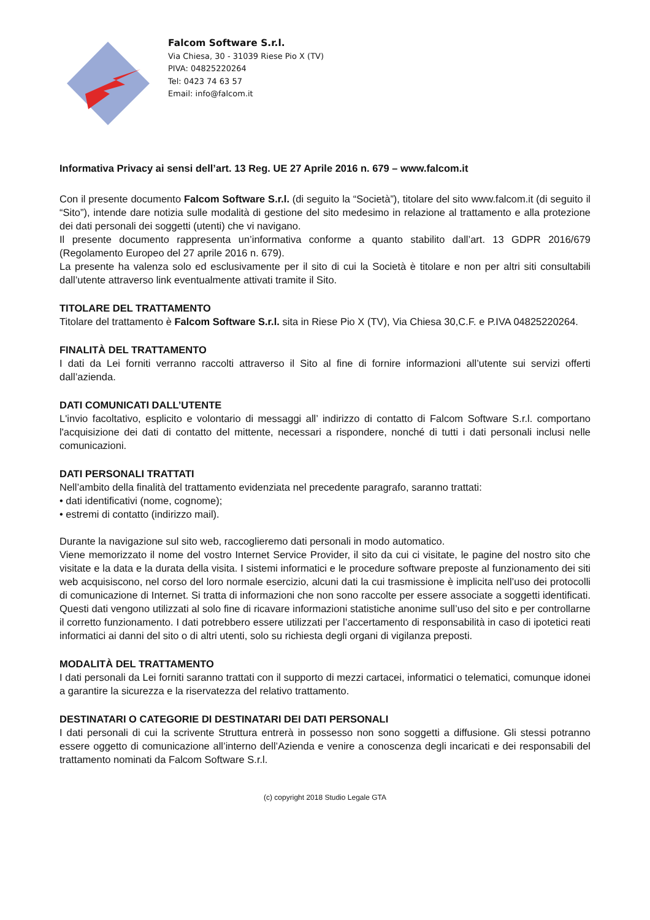Falcom Software S.r.l.
Via Chiesa, 30 - 31039 Riese Pio X (TV)
PIVA: 04825220264
Tel: 0423 74 63 57
Email: info@falcom.it
Informativa Privacy ai sensi dell’art. 13 Reg. UE 27 Aprile 2016 n. 679 – www.falcom.it
Con il presente documento Falcom Software S.r.l. (di seguito la “Società”), titolare del sito www.falcom.it (di seguito il “Sito”), intende dare notizia sulle modalità di gestione del sito medesimo in relazione al trattamento e alla protezione dei dati personali dei soggetti (utenti) che vi navigano.
Il presente documento rappresenta un’informativa conforme a quanto stabilito dall’art. 13 GDPR 2016/679 (Regolamento Europeo del 27 aprile 2016 n. 679).
La presente ha valenza solo ed esclusivamente per il sito di cui la Società è titolare e non per altri siti consultabili dall’utente attraverso link eventualmente attivati tramite il Sito.
TITOLARE DEL TRATTAMENTO
Titolare del trattamento è Falcom Software S.r.l. sita in Riese Pio X (TV), Via Chiesa 30,C.F. e P.IVA 04825220264.
FINALITÀ DEL TRATTAMENTO
I dati da Lei forniti verranno raccolti attraverso il Sito al fine di fornire informazioni all’utente sui servizi offerti dall’azienda.
DATI COMUNICATI DALL’UTENTE
L'invio facoltativo, esplicito e volontario di messaggi all’ indirizzo di contatto di Falcom Software S.r.l. comportano l'acquisizione dei dati di contatto del mittente, necessari a rispondere, nonché di tutti i dati personali inclusi nelle comunicazioni.
DATI PERSONALI TRATTATI
Nell’ambito della finalità del trattamento evidenziata nel precedente paragrafo, saranno trattati:
• dati identificativi (nome, cognome);
• estremi di contatto (indirizzo mail).
Durante la navigazione sul sito web, raccoglieremo dati personali in modo automatico.
Viene memorizzato il nome del vostro Internet Service Provider, il sito da cui ci visitate, le pagine del nostro sito che visitate e la data e la durata della visita. I sistemi informatici e le procedure software preposte al funzionamento dei siti web acquisiscono, nel corso del loro normale esercizio, alcuni dati la cui trasmissione è implicita nell’uso dei protocolli di comunicazione di Internet. Si tratta di informazioni che non sono raccolte per essere associate a soggetti identificati. Questi dati vengono utilizzati al solo fine di ricavare informazioni statistiche anonime sull’uso del sito e per controllarne il corretto funzionamento. I dati potrebbero essere utilizzati per l’accertamento di responsabilità in caso di ipotetici reati informatici ai danni del sito o di altri utenti, solo su richiesta degli organi di vigilanza preposti.
MODALITÀ DEL TRATTAMENTO
I dati personali da Lei forniti saranno trattati con il supporto di mezzi cartacei, informatici o telematici, comunque idonei a garantire la sicurezza e la riservatezza del relativo trattamento.
DESTINATARI O CATEGORIE DI DESTINATARI DEI DATI PERSONALI
I dati personali di cui la scrivente Struttura entrerà in possesso non sono soggetti a diffusione. Gli stessi potranno essere oggetto di comunicazione all’interno dell’Azienda e venire a conoscenza degli incaricati e dei responsabili del trattamento nominati da Falcom Software S.r.l.
(c) copyright 2018 Studio Legale GTA